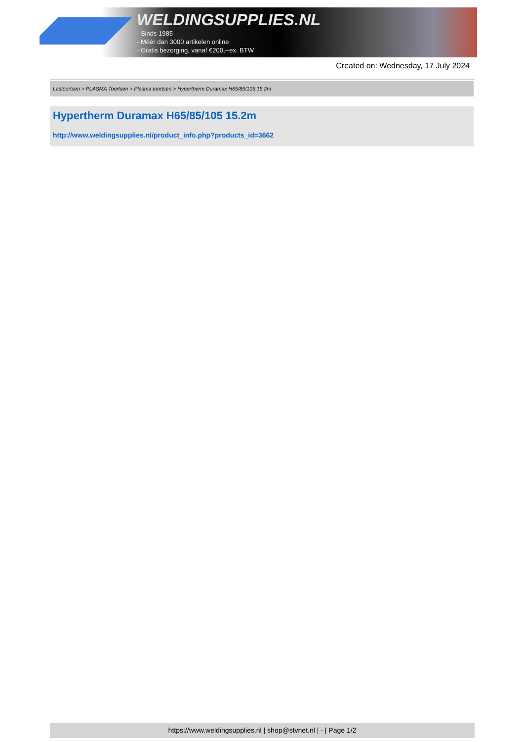WELDINGSUPPLIES.NL
- Sinds 1985
- Méér dan 3000 artikelen online
- Gratis bezorging, vanaf €200,--ex. BTW
Created on: Wednesday, 17 July 2024
Lastoortsen > PLASMA Toortsen > Plasma toortsen > Hypertherm Duramax H65/85/105 15.2m
Hypertherm Duramax H65/85/105 15.2m
http://www.weldingsupplies.nl/product_info.php?products_id=3662
https://www.weldingsupplies.nl | shop@stvnet.nl | - | Page 1/2